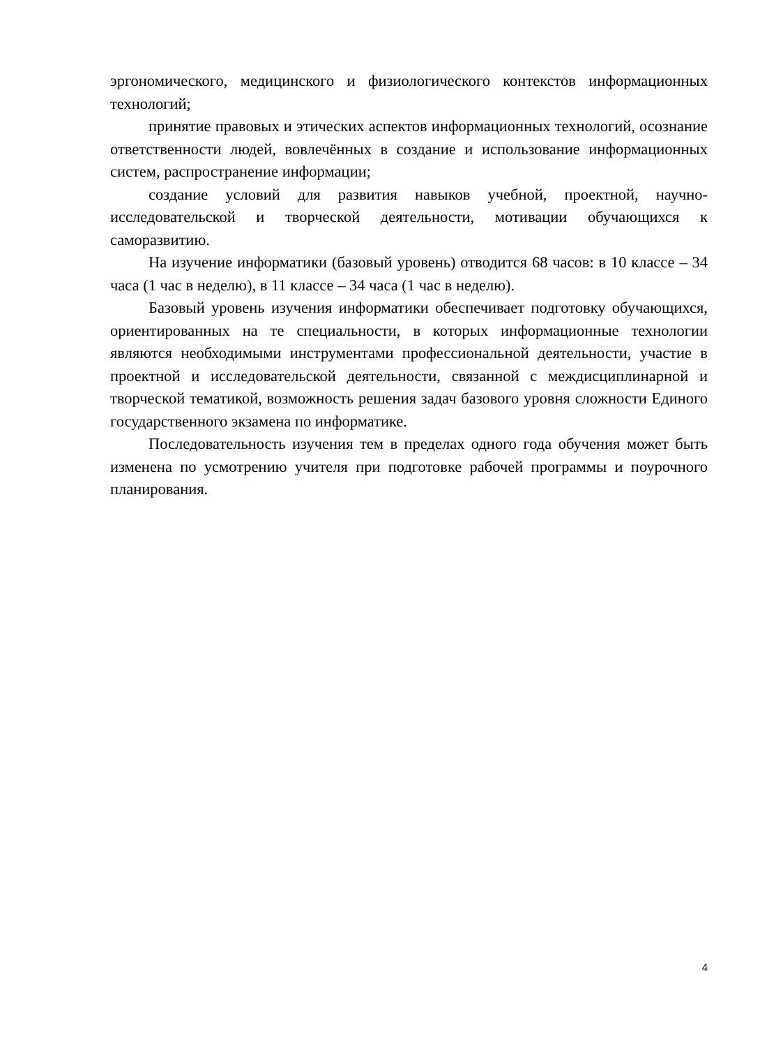эргономического, медицинского и физиологического контекстов информационных технологий;
принятие правовых и этических аспектов информационных технологий, осознание ответственности людей, вовлечённых в создание и использование информационных систем, распространение информации;
создание условий для развития навыков учебной, проектной, научно-исследовательской и творческой деятельности, мотивации обучающихся к саморазвитию.
На изучение информатики (базовый уровень) отводится 68 часов: в 10 классе – 34 часа (1 час в неделю), в 11 классе – 34 часа (1 час в неделю).
Базовый уровень изучения информатики обеспечивает подготовку обучающихся, ориентированных на те специальности, в которых информационные технологии являются необходимыми инструментами профессиональной деятельности, участие в проектной и исследовательской деятельности, связанной с междисциплинарной и творческой тематикой, возможность решения задач базового уровня сложности Единого государственного экзамена по информатике.
Последовательность изучения тем в пределах одного года обучения может быть изменена по усмотрению учителя при подготовке рабочей программы и поурочного планирования.
4